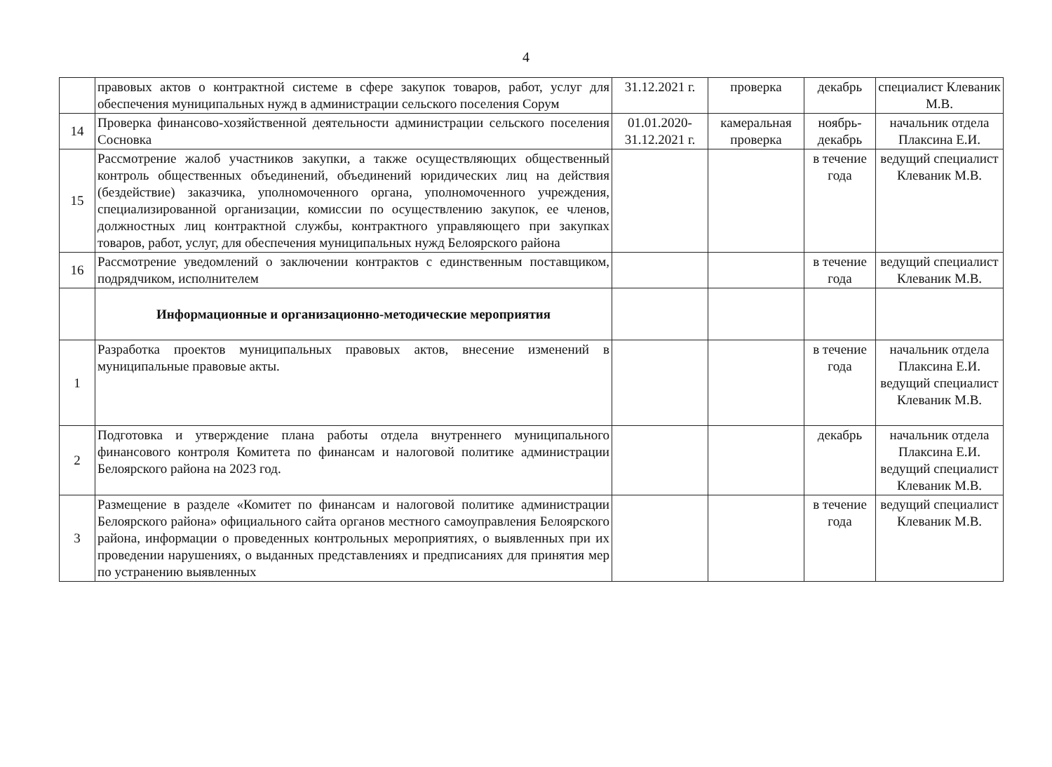4
| | правовых актов о контрактной системе в сфере закупок товаров, работ, услуг для обеспечения муниципальных нужд в администрации сельского поселения Сорум | 31.12.2021 г. | проверка | декабрь | специалист Клеваник М.В. |
| 14 | Проверка финансово-хозяйственной деятельности администрации сельского поселения Сосновка | 01.01.2020-31.12.2021 г. | камеральная проверка | ноябрь-декабрь | начальник отдела Плаксина Е.И. |
| 15 | Рассмотрение жалоб участников закупки, а также осуществляющих общественный контроль общественных объединений, объединений юридических лиц на действия (бездействие) заказчика, уполномоченного органа, уполномоченного учреждения, специализированной организации, комиссии по осуществлению закупок, ее членов, должностных лиц контрактной службы, контрактного управляющего при закупках товаров, работ, услуг, для обеспечения муниципальных нужд Белоярского района | | | в течение года | ведущий специалист Клеваник М.В. |
| 16 | Рассмотрение уведомлений о заключении контрактов с единственным поставщиком, подрядчиком, исполнителем | | | в течение года | ведущий специалист Клеваник М.В. |
| | Информационные и организационно-методические мероприятия | | | | |
| 1 | Разработка проектов муниципальных правовых актов, внесение изменений в муниципальные правовые акты. | | | в течение года | начальник отдела Плаксина Е.И. ведущий специалист Клеваник М.В. |
| 2 | Подготовка и утверждение плана работы отдела внутреннего муниципального финансового контроля Комитета по финансам и налоговой политике администрации Белоярского района на 2023 год. | | | декабрь | начальник отдела Плаксина Е.И. ведущий специалист Клеваник М.В. |
| 3 | Размещение в разделе «Комитет по финансам и налоговой политике администрации Белоярского района» официального сайта органов местного самоуправления Белоярского района, информации о проведенных контрольных мероприятиях, о выявленных при их проведении нарушениях, о выданных представлениях и предписаниях для принятия мер по устранению выявленных | | | в течение года | ведущий специалист Клеваник М.В. |